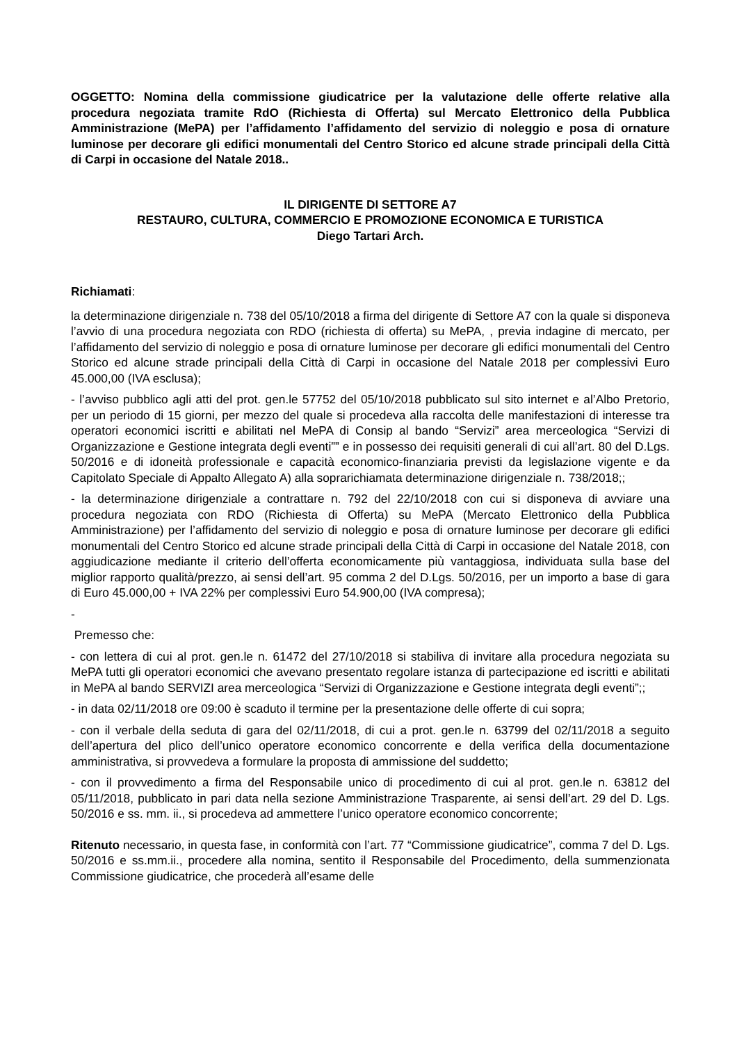OGGETTO: Nomina della commissione giudicatrice per la valutazione delle offerte relative alla procedura negoziata tramite RdO (Richiesta di Offerta) sul Mercato Elettronico della Pubblica Amministrazione (MePA) per l’affidamento l’affidamento del servizio di noleggio e posa di ornature luminose per decorare gli edifici monumentali del Centro Storico ed alcune strade principali della Città di Carpi in occasione del Natale 2018..
IL DIRIGENTE DI SETTORE A7
RESTAURO, CULTURA, COMMERCIO E PROMOZIONE ECONOMICA E TURISTICA
Diego Tartari Arch.
Richiamati:
la determinazione dirigenziale n. 738 del 05/10/2018 a firma del dirigente di Settore A7 con la quale si disponeva l’avvio di una procedura negoziata con RDO (richiesta di offerta) su MePA, , previa indagine di mercato, per l’affidamento del servizio di noleggio e posa di ornature luminose per decorare gli edifici monumentali del Centro Storico ed alcune strade principali della Città di Carpi in occasione del Natale 2018 per complessivi Euro 45.000,00 (IVA esclusa);
- l’avviso pubblico agli atti del prot. gen.le 57752 del 05/10/2018 pubblicato sul sito internet e al’Albo Pretorio, per un periodo di 15 giorni, per mezzo del quale si procedeva alla raccolta delle manifestazioni di interesse tra operatori economici iscritti e abilitati nel MePA di Consip al bando “Servizi” area merceologica “Servizi di Organizzazione e Gestione integrata degli eventi”” e in possesso dei requisiti generali di cui all’art. 80 del D.Lgs. 50/2016 e di idoneità professionale e capacità economico-finanziaria previsti da legislazione vigente e da Capitolato Speciale di Appalto Allegato A) alla soprarichiamata determinazione dirigenziale n. 738/2018;;
- la determinazione dirigenziale a contrattare n. 792 del 22/10/2018 con cui si disponeva di avviare una procedura negoziata con RDO (Richiesta di Offerta) su MePA (Mercato Elettronico della Pubblica Amministrazione) per l’affidamento del servizio di noleggio e posa di ornature luminose per decorare gli edifici monumentali del Centro Storico ed alcune strade principali della Città di Carpi in occasione del Natale 2018, con aggiudicazione mediante il criterio dell’offerta economicamente più vantaggiosa, individuata sulla base del miglior rapporto qualità/prezzo, ai sensi dell’art. 95 comma 2 del D.Lgs. 50/2016, per un importo a base di gara di Euro 45.000,00 + IVA 22% per complessivi Euro 54.900,00 (IVA compresa);
-
Premesso che:
- con lettera di cui al prot. gen.le n. 61472 del 27/10/2018 si stabiliva di invitare alla procedura negoziata su MePA tutti gli operatori economici che avevano presentato regolare istanza di partecipazione ed iscritti e abilitati in MePA al bando SERVIZI area merceologica “Servizi di Organizzazione e Gestione integrata degli eventi”;;
- in data 02/11/2018 ore 09:00 è scaduto il termine per la presentazione delle offerte di cui sopra;
- con il verbale della seduta di gara del 02/11/2018, di cui a prot. gen.le n. 63799 del 02/11/2018 a seguito dell’apertura del plico dell’unico operatore economico concorrente e della verifica della documentazione amministrativa, si provvedeva a formulare la proposta di ammissione del suddetto;
- con il provvedimento a firma del Responsabile unico di procedimento di cui al prot. gen.le n. 63812 del 05/11/2018, pubblicato in pari data nella sezione Amministrazione Trasparente, ai sensi dell’art. 29 del D. Lgs. 50/2016 e ss. mm. ii., si procedeva ad ammettere l’unico operatore economico concorrente;
Ritenuto necessario, in questa fase, in conformità con l’art. 77 “Commissione giudicatrice”, comma 7 del D. Lgs. 50/2016 e ss.mm.ii., procedere alla nomina, sentito il Responsabile del Procedimento, della summenzionata Commissione giudicatrice, che procederà all’esame delle